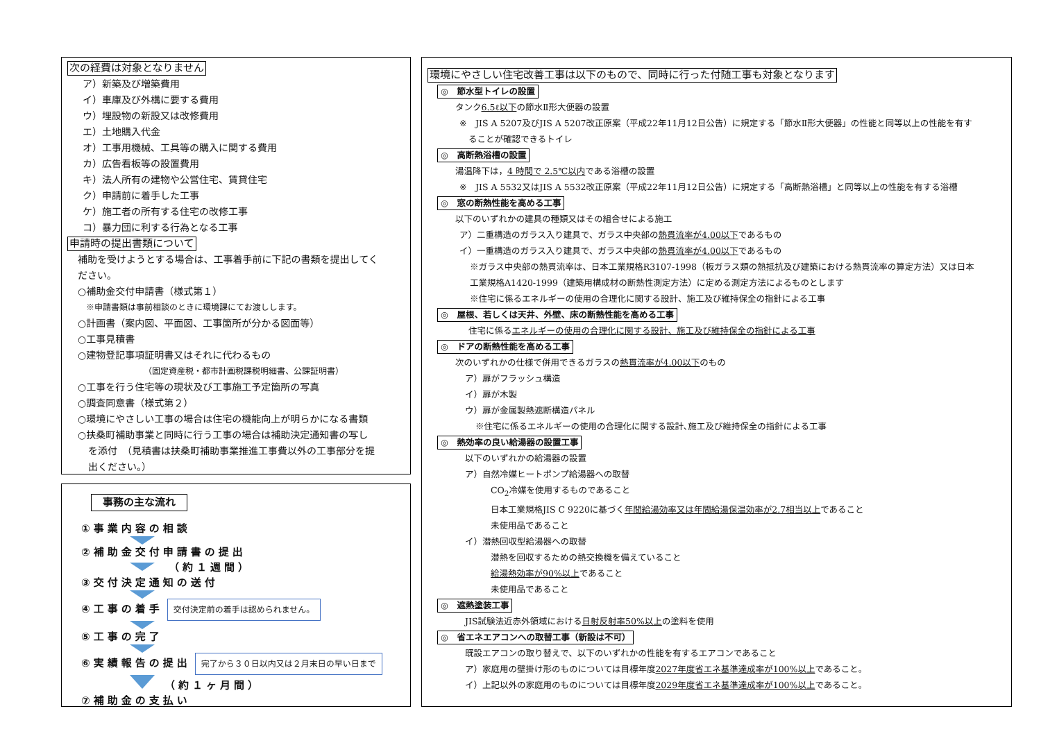次の経費は対象となりません
ア）新築及び増築費用
イ）車庫及び外構に要する費用
ウ）埋設物の新設又は改修費用
エ）土地購入代金
オ）工事用機械、工具等の購入に関する費用
カ）広告看板等の設置費用
キ）法人所有の建物や公営住宅、賃貸住宅
ク）申請前に着手した工事
ケ）施工者の所有する住宅の改修工事
コ）暴力団に利する行為となる工事
申請時の提出書類について
補助を受けようとする場合は、工事着手前に下記の書類を提出してく
ださい。
○補助金交付申請書（様式第１）
※申請書類は事前相談のときに環境課にてお渡しします。
○計画書（案内図、平面図、工事箇所が分かる図面等）
○工事見積書
○建物登記事項証明書又はそれに代わるもの
（固定資産税・都市計画税課税明細書、公課証明書）
○工事を行う住宅等の現状及び工事施工予定箇所の写真
○調査同意書（様式第２）
○環境にやさしい工事の場合は住宅の機能向上が明らかになる書類
○扶桑町補助事業と同時に行う工事の場合は補助決定通知書の写し
を添付　（見積書は扶桑町補助事業推進工事費以外の工事部分を提
出ください。）
事務の主な流れ
①事業内容の相談
②補助金交付申請書の提出
（約１週間）
③交付決定通知の送付
④工事の着手 交付決定前の着手は認められません。
⑤工事の完了
⑥実績報告の提出 完了から３０日以内又は２月末日の早い日まで
（約１ヶ月間）
⑦補助金の支払い
環境にやさしい住宅改善工事は以下のもので、同時に行った付随工事も対象となります
◎　節水型トイレの設置
タンク6.5ℓ以下の節水Ⅱ形大便器の設置
※　JIS A 5207及びJIS A 5207改正原案（平成22年11月12日公告）に規定する「節水Ⅱ形大便器」の性能と同等以上の性能を有す
ることが確認できるトイレ
◎　高断熱浴槽の設置
湯温降下は，4 時間で 2.5℃以内である浴槽の設置
※　JIS A 5532又はJIS A 5532改正原案（平成22年11月12日公告）に規定する「高断熱浴槽」と同等以上の性能を有する浴槽
◎　窓の断熱性能を高める工事
以下のいずれかの建具の種類又はその組合せによる施工
ア）二重構造のガラス入り建具で、ガラス中央部の熱貫流率が4.00以下であるもの
イ）一重構造のガラス入り建具で、ガラス中央部の熱貫流率が4.00以下であるもの
※ガラス中央部の熱貫流率は、日本工業規格R3107-1998（板ガラス類の熱抵抗及び建築における熱貫流率の算定方法）又は日本
工業規格A1420-1999（建築用構成材の断熱性測定方法）に定める測定方法によるものとします
※住宅に係るエネルギーの使用の合理化に関する設計、施工及び維持保全の指針による工事
◎　屋根、若しくは天井、外壁、床の断熱性能を高める工事
住宅に係るエネルギーの使用の合理化に関する設計、施工及び維持保全の指針による工事
◎　ドアの断熱性能を高める工事
次のいずれかの仕様で併用できるガラスの熱貫流率が4.00以下のもの
ア）扉がフラッシュ構造
イ）扉が木製
ウ）扉が金属製熱遮断構造パネル
※住宅に係るエネルギーの使用の合理化に関する設計､施工及び維持保全の指針による工事
◎　熱効率の良い給湯器の設置工事
以下のいずれかの給湯器の設置
ア）自然冷媒ヒートポンプ給湯器への取替
CO<sub>2</sub>冷媒を使用するものであること
日本工業規格JIS C 9220に基づく年間給湯効率又は年間給湯保温効率が2.7相当以上であること
未使用品であること
イ）潜熱回収型給湯器への取替
潜熱を回収するための熱交換機を備えていること
給湯熱効率が90%以上であること
未使用品であること
◎　遮熱塗装工事
JIS試験法近赤外領域における日射反射率50%以上の塗料を使用
◎　省エネエアコンへの取替工事（新設は不可）
既設エアコンの取り替えで、以下のいずれかの性能を有するエアコンであること
ア）家庭用の壁掛け形のものについては目標年度2027年度省エネ基準達成率が100%以上であること。
イ）上記以外の家庭用のものについては目標年度2029年度省エネ基準達成率が100%以上であること。